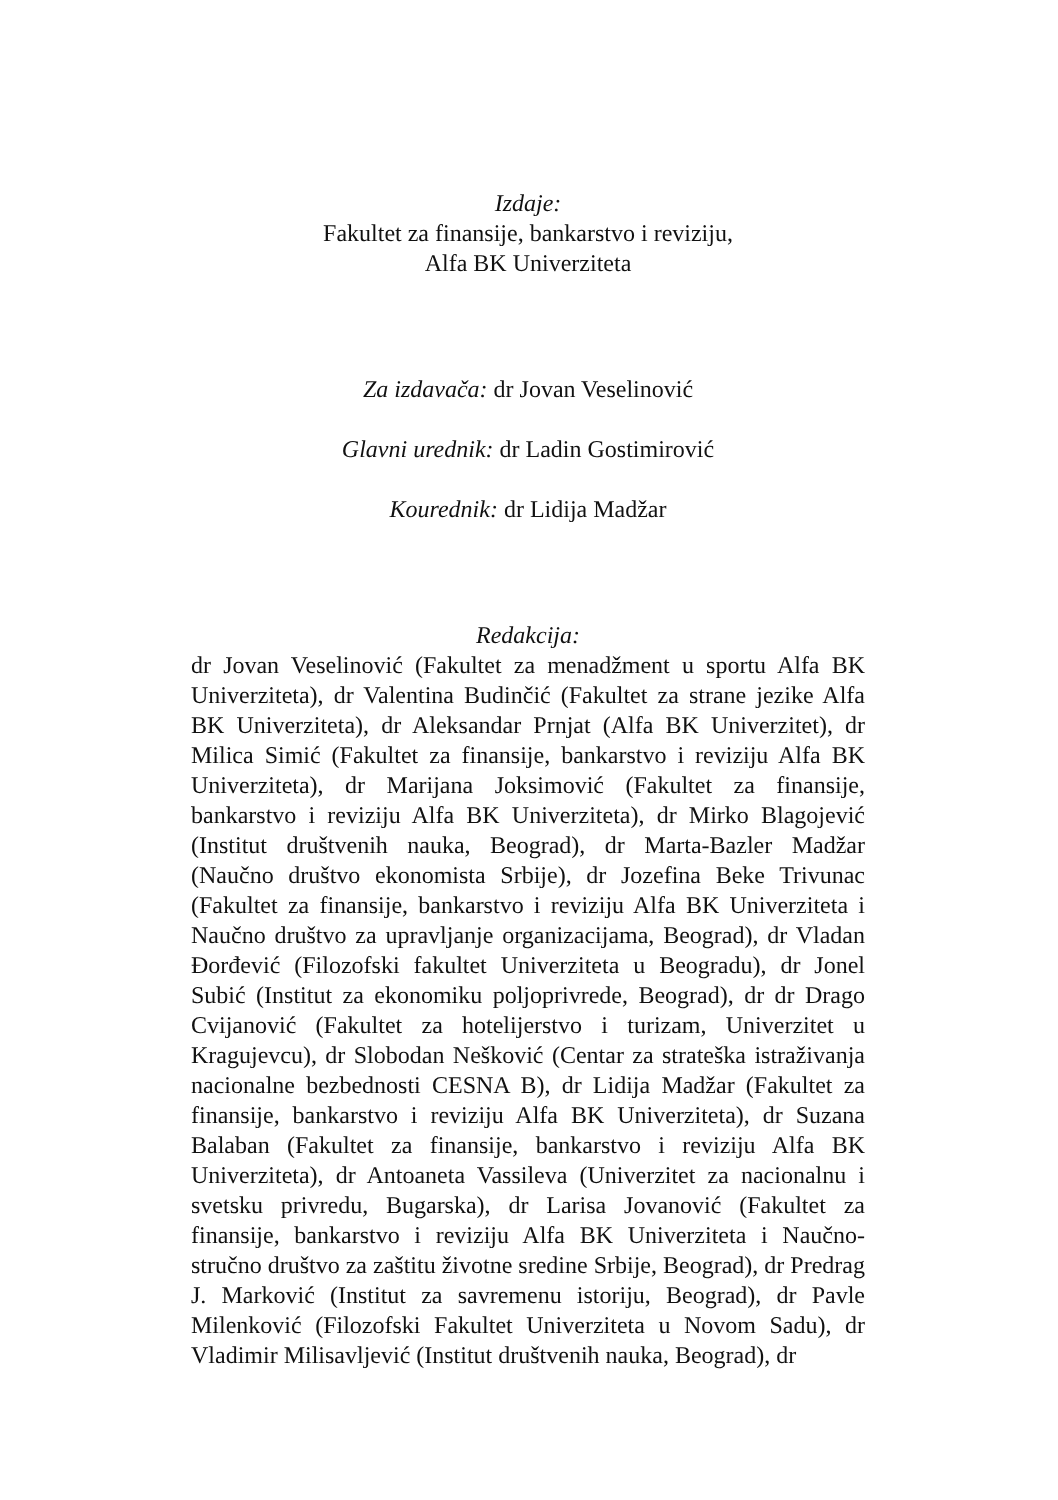Izdaje:
Fakultet za finansije, bankarstvo i reviziju,
Alfa BK Univerziteta
Za izdavača: dr Jovan Veselinović
Glavni urednik: dr Ladin Gostimirović
Kourednik: dr Lidija Madžar
Redakcija:
dr Jovan Veselinović (Fakultet za menadžment u sportu Alfa BK Univerziteta), dr Valentina Budinčić (Fakultet za strane jezike Alfa BK Univerziteta), dr Aleksandar Prnjat (Alfa BK Univerzitet), dr Milica Simić (Fakultet za finansije, bankarstvo i reviziju Alfa BK Univerziteta), dr Marijana Joksimović (Fakultet za finansije, bankarstvo i reviziju Alfa BK Univerziteta), dr Mirko Blagojević (Institut društvenih nauka, Beograd), dr Marta-Bazler Madžar (Naučno društvo ekonomista Srbije), dr Jozefina Beke Trivunac (Fakultet za finansije, bankarstvo i reviziju Alfa BK Univerziteta i Naučno društvo za upravljanje organizacijama, Beograd), dr Vladan Đorđević (Filozofski fakultet Univerziteta u Beogradu), dr Jonel Subić (Institut za ekonomiku poljoprivrede, Beograd), dr dr Drago Cvijanović (Fakultet za hotelijerstvo i turizam, Univerzitet u Kragujevcu), dr Slobodan Nešković (Centar za strateška istraživanja nacionalne bezbednosti CESNA B), dr Lidija Madžar (Fakultet za finansije, bankarstvo i reviziju Alfa BK Univerziteta), dr Suzana Balaban (Fakultet za finansije, bankarstvo i reviziju Alfa BK Univerziteta), dr Antoaneta Vassileva (Univerzitet za nacionalnu i svetsku privredu, Bugarska), dr Larisa Jovanović (Fakultet za finansije, bankarstvo i reviziju Alfa BK Univerziteta i Naučno-stručno društvo za zaštitu životne sredine Srbije, Beograd), dr Predrag J. Marković (Institut za savremenu istoriju, Beograd), dr Pavle Milenković (Filozofski Fakultet Univerziteta u Novom Sadu), dr Vladimir Milisavljević (Institut društvenih nauka, Beograd), dr